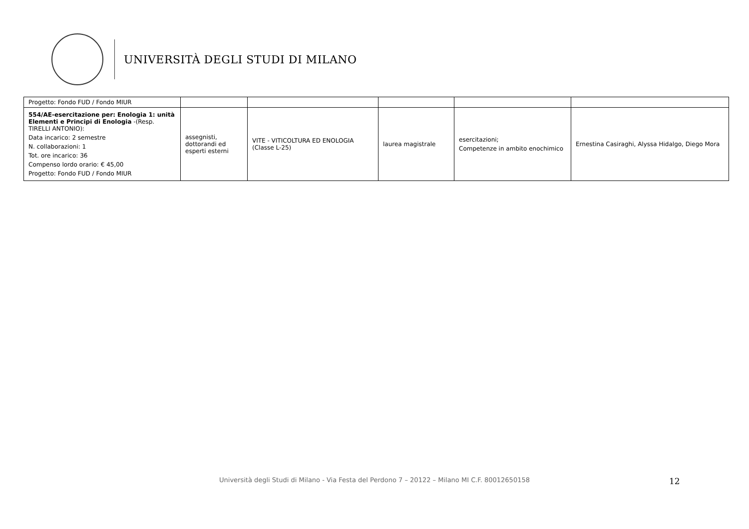UNIVERSITÀ DEGLI STUDI DI MILANO
| Progetto: Fondo FUD / Fondo MIUR | | | | | |
| 554/AE-esercitazione per: Enologia 1: unità Elementi e Principi di Enologia -(Resp. TIRELLI ANTONIO): Data incarico: 2 semestre N. collaborazioni: 1 Tot. ore incarico: 36 Compenso lordo orario: € 45,00 Progetto: Fondo FUD / Fondo MIUR | assegnisti, dottorandi ed esperti esterni | VITE - VITICOLTURA ED ENOLOGIA (Classe L-25) | laurea magistrale | esercitazioni; Competenze in ambito enochimico | Ernestina Casiraghi, Alyssa Hidalgo, Diego Mora |
12
Università degli Studi di Milano - Via Festa del Perdono 7 – 20122 – Milano MI C.F. 80012650158